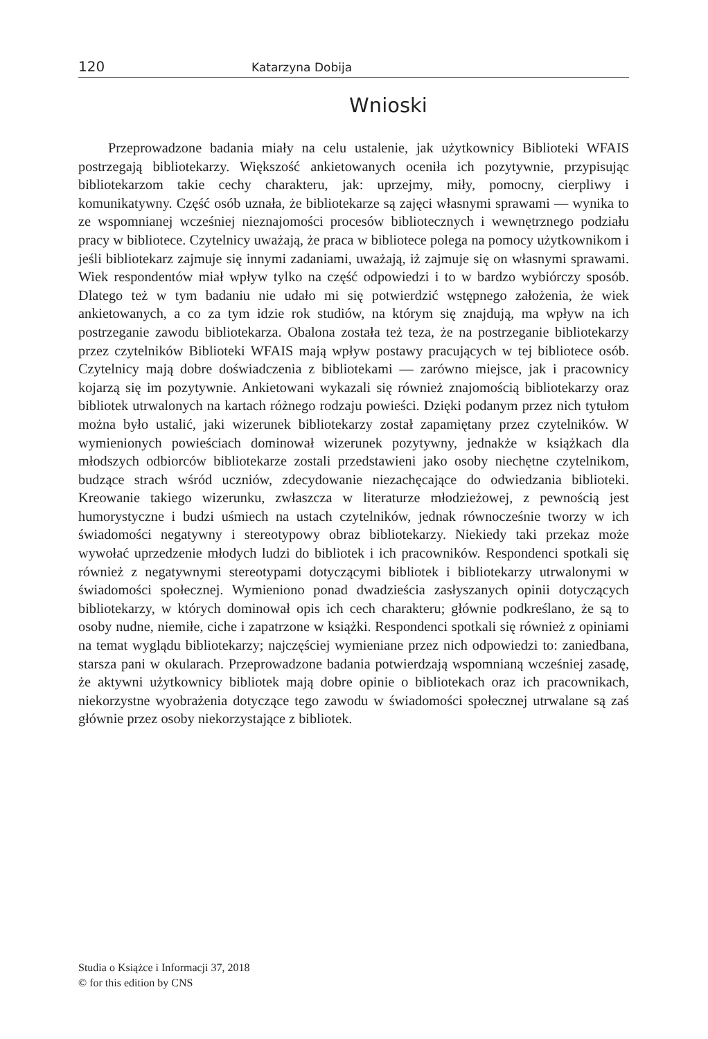120 Katarzyna Dobija
Wnioski
Przeprowadzone badania miały na celu ustalenie, jak użytkownicy Biblioteki WFAIS postrzegają bibliotekarzy. Większość ankietowanych oceniła ich pozytywnie, przypisując bibliotekarzom takie cechy charakteru, jak: uprzejmy, miły, pomocny, cierpliwy i komunikatywny. Część osób uznała, że bibliotekarze są zajęci własnymi sprawami — wynika to ze wspomnianej wcześniej nieznajomości procesów bibliotecznych i wewnętrznego podziału pracy w bibliotece. Czytelnicy uważają, że praca w bibliotece polega na pomocy użytkownikom i jeśli bibliotekarz zajmuje się innymi zadaniami, uważają, iż zajmuje się on własnymi sprawami. Wiek respondentów miał wpływ tylko na część odpowiedzi i to w bardzo wybiórczy sposób. Dlatego też w tym badaniu nie udało mi się potwierdzić wstępnego założenia, że wiek ankietowanych, a co za tym idzie rok studiów, na którym się znajdują, ma wpływ na ich postrzeganie zawodu bibliotekarza. Obalona została też teza, że na postrzeganie bibliotekarzy przez czytelników Biblioteki WFAIS mają wpływ postawy pracujących w tej bibliotece osób. Czytelnicy mają dobre doświadczenia z bibliotekami — zarówno miejsce, jak i pracownicy kojarzą się im pozytywnie. Ankietowani wykazali się również znajomością bibliotekarzy oraz bibliotek utrwalonych na kartach różnego rodzaju powieści. Dzięki podanym przez nich tytułom można było ustalić, jaki wizerunek bibliotekarzy został zapamiętany przez czytelników. W wymienionych powieściach dominował wizerunek pozytywny, jednakże w książkach dla młodszych odbiorców bibliotekarze zostali przedstawieni jako osoby niechętne czytelnikom, budzące strach wśród uczniów, zdecydowanie niezachęcające do odwiedzania biblioteki. Kreowanie takiego wizerunku, zwłaszcza w literaturze młodzieżowej, z pewnością jest humorystyczne i budzi uśmiech na ustach czytelników, jednak równocześnie tworzy w ich świadomości negatywny i stereotypowy obraz bibliotekarzy. Niekiedy taki przekaz może wywołać uprzedzenie młodych ludzi do bibliotek i ich pracowników. Respondenci spotkali się również z negatywnymi stereotypami dotyczącymi bibliotek i bibliotekarzy utrwalonymi w świadomości społecznej. Wymieniono ponad dwadzieścia zasłyszanych opinii dotyczących bibliotekarzy, w których dominował opis ich cech charakteru; głównie podkreślano, że są to osoby nudne, niemiłe, ciche i zapatrzone w książki. Respondenci spotkali się również z opiniami na temat wyglądu bibliotekarzy; najczęściej wymieniane przez nich odpowiedzi to: zaniedbana, starsza pani w okularach. Przeprowadzone badania potwierdzają wspomnianą wcześniej zasadę, że aktywni użytkownicy bibliotek mają dobre opinie o bibliotekach oraz ich pracownikach, niekorzystne wyobrażenia dotyczące tego zawodu w świadomości społecznej utrwalane są zaś głównie przez osoby niekorzystające z bibliotek.
Studia o Książce i Informacji 37, 2018
© for this edition by CNS